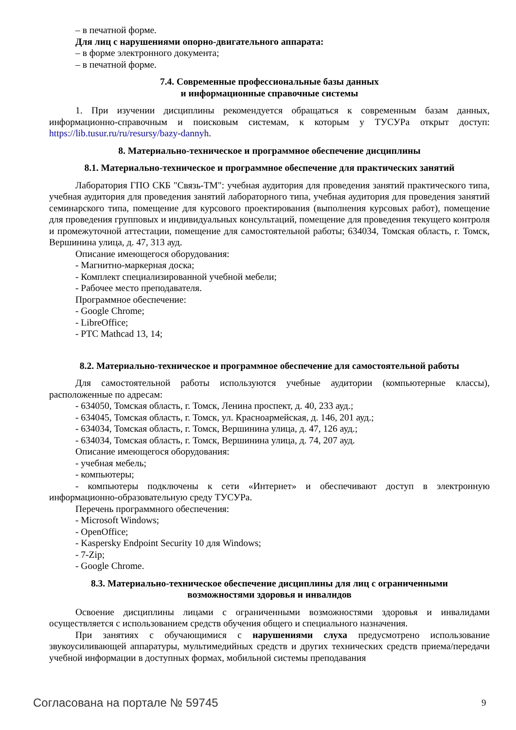– в печатной форме.
Для лиц с нарушениями опорно-двигательного аппарата:
– в форме электронного документа;
– в печатной форме.
7.4. Современные профессиональные базы данных
и информационные справочные системы
1. При изучении дисциплины рекомендуется обращаться к современным базам данных, информационно-справочным и поисковым системам, к которым у ТУСУРа открыт доступ: https://lib.tusur.ru/ru/resursy/bazy-dannyh.
8. Материально-техническое и программное обеспечение дисциплины
8.1. Материально-техническое и программное обеспечение для практических занятий
Лаборатория ГПО СКБ "Связь-ТМ": учебная аудитория для проведения занятий практического типа, учебная аудитория для проведения занятий лабораторного типа, учебная аудитория для проведения занятий семинарского типа, помещение для курсового проектирования (выполнения курсовых работ), помещение для проведения групповых и индивидуальных консультаций, помещение для проведения текущего контроля и промежуточной аттестации, помещение для самостоятельной работы; 634034, Томская область, г. Томск, Вершинина улица, д. 47, 313 ауд.
Описание имеющегося оборудования:
- Магнитно-маркерная доска;
- Комплект специализированной учебной мебели;
- Рабочее место преподавателя.
Программное обеспечение:
- Google Chrome;
- LibreOffice;
- PTC Mathcad 13, 14;
8.2. Материально-техническое и программное обеспечение для самостоятельной работы
Для самостоятельной работы используются учебные аудитории (компьютерные классы), расположенные по адресам:
- 634050, Томская область, г. Томск, Ленина проспект, д. 40, 233 ауд.;
- 634045, Томская область, г. Томск, ул. Красноармейская, д. 146, 201 ауд.;
- 634034, Томская область, г. Томск, Вершинина улица, д. 47, 126 ауд.;
- 634034, Томская область, г. Томск, Вершинина улица, д. 74, 207 ауд.
Описание имеющегося оборудования:
- учебная мебель;
- компьютеры;
- компьютеры подключены к сети «Интернет» и обеспечивают доступ в электронную информационно-образовательную среду ТУСУРа.
Перечень программного обеспечения:
- Microsoft Windows;
- OpenOffice;
- Kaspersky Endpoint Security 10 для Windows;
- 7-Zip;
- Google Chrome.
8.3. Материально-техническое обеспечение дисциплины для лиц с ограниченными
возможностями здоровья и инвалидов
Освоение дисциплины лицами с ограниченными возможностями здоровья и инвалидами осуществляется с использованием средств обучения общего и специального назначения.
При занятиях с обучающимися с нарушениями слуха предусмотрено использование звукоусиливающей аппаратуры, мультимедийных средств и других технических средств приема/передачи учебной информации в доступных формах, мобильной системы преподавания
Согласована на портале № 59745 9